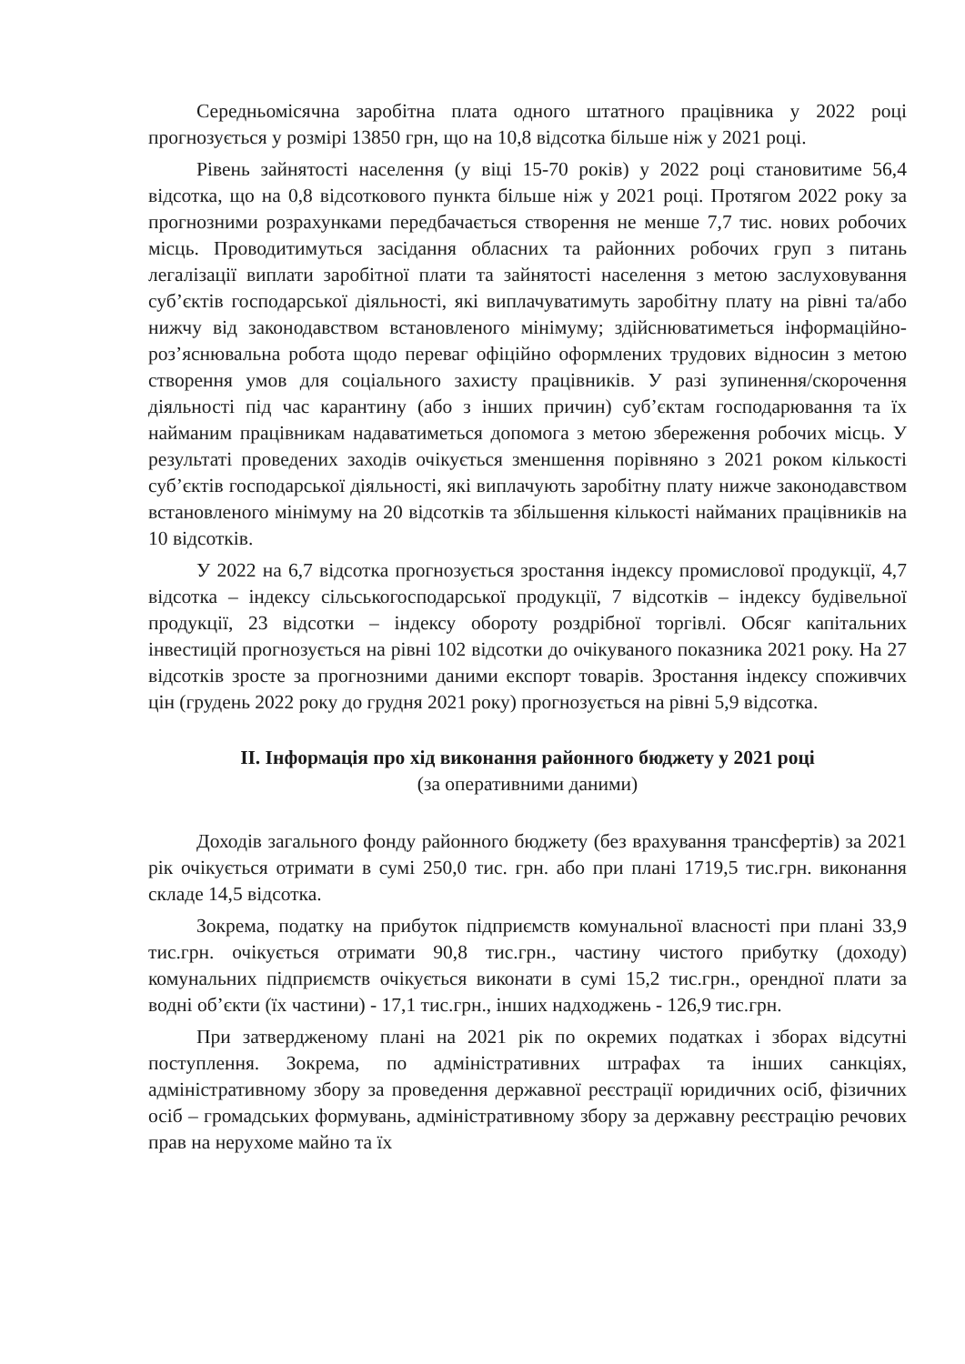Середньомісячна заробітна плата одного штатного працівника у 2022 році прогнозується у розмірі 13850 грн, що на 10,8 відсотка більше ніж у 2021 році.
Рівень зайнятості населення (у віці 15-70 років) у 2022 році становитиме 56,4 відсотка, що на 0,8 відсоткового пункта більше ніж у 2021 році. Протягом 2022 року за прогнозними розрахунками передбачається створення не менше 7,7 тис. нових робочих місць. Проводитимуться засідання обласних та районних робочих груп з питань легалізації виплати заробітної плати та зайнятості населення з метою заслуховування суб’єктів господарської діяльності, які виплачуватимуть заробітну плату на рівні та/або нижчу від законодавством встановленого мінімуму; здійснюватиметься інформаційно-роз’яснювальна робота щодо переваг офіційно оформлених трудових відносин з метою створення умов для соціального захисту працівників. У разі зупинення/скорочення діяльності під час карантину (або з інших причин) суб’єктам господарювання та їх найманим працівникам надаватиметься допомога з метою збереження робочих місць. У результаті проведених заходів очікується зменшення порівняно з 2021 роком кількості суб’єктів господарської діяльності, які виплачують заробітну плату нижче законодавством встановленого мінімуму на 20 відсотків та збільшення кількості найманих працівників на 10 відсотків.
У 2022 на 6,7 відсотка прогнозується зростання індексу промислової продукції, 4,7 відсотка – індексу сільськогосподарської продукції, 7 відсотків – індексу будівельної продукції, 23 відсотки – індексу обороту роздрібної торгівлі. Обсяг капітальних інвестицій прогнозується на рівні 102 відсотки до очікуваного показника 2021 року. На 27 відсотків зросте за прогнозними даними експорт товарів. Зростання індексу споживчих цін (грудень 2022 року до грудня 2021 року) прогнозується на рівні 5,9 відсотка.
ІІ. Інформація про хід виконання районного бюджету у 2021 році
(за оперативними даними)
Доходів загального фонду районного бюджету (без врахування трансфертів) за 2021 рік очікується отримати в сумі 250,0 тис. грн. або при плані 1719,5 тис.грн. виконання складе 14,5 відсотка.
Зокрема, податку на прибуток підприємств комунальної власності при плані 33,9 тис.грн. очікується отримати 90,8 тис.грн., частину чистого прибутку (доходу) комунальних підприємств очікується виконати в сумі 15,2 тис.грн., орендної плати за водні об’єкти (їх частини) - 17,1 тис.грн., інших надходжень - 126,9 тис.грн.
При затвердженому плані на 2021 рік по окремих податках і зборах відсутні поступлення. Зокрема, по адміністративних штрафах та інших санкціях, адміністративному збору за проведення державної реєстрації юридичних осіб, фізичних осіб – громадських формувань, адміністративному збору за державну реєстрацію речових прав на нерухоме майно та їх